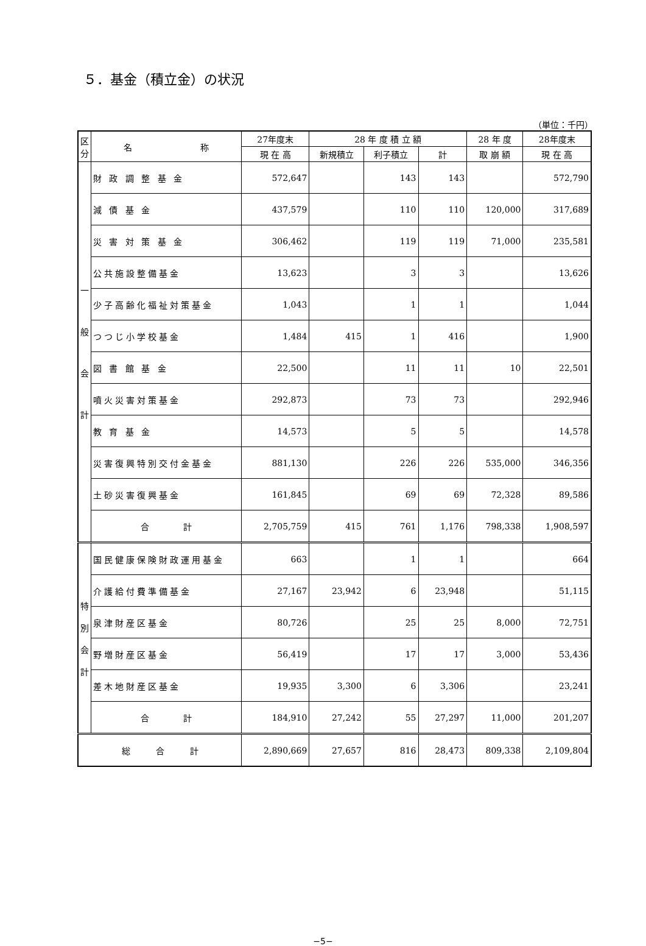５．基金（積立金）の状況
（単位：千円）
| 区 分 | 名 称 | 27年度末 | 28 年 度 積 立 額 | | | 28 年 度 | 28年度末 |
| --- | --- | --- | --- | --- | --- | --- | --- |
| | | 現 在 高 | 新規積立 | 利子積立 | 計 | 取 崩 額 | 現 在 高 |
| 一 般 会 計 | 財 政 調 整 基 金 | 572,647 | | 143 | 143 | | 572,790 |
| | 減 債 基 金 | 437,579 | | 110 | 110 | 120,000 | 317,689 |
| | 災 害 対 策 基 金 | 306,462 | | 119 | 119 | 71,000 | 235,581 |
| | 公共施設整備基金 | 13,623 | | 3 | 3 | | 13,626 |
| | 少子高齢化福祉対策基金 | 1,043 | | 1 | 1 | | 1,044 |
| | つつじ小学校基金 | 1,484 | 415 | 1 | 416 | | 1,900 |
| | 図 書 館 基 金 | 22,500 | | 11 | 11 | 10 | 22,501 |
| | 噴火災害対策基金 | 292,873 | | 73 | 73 | | 292,946 |
| | 教 育 基 金 | 14,573 | | 5 | 5 | | 14,578 |
| | 災害復興特別交付金基金 | 881,130 | | 226 | 226 | 535,000 | 346,356 |
| | 土砂災害復興基金 | 161,845 | | 69 | 69 | 72,328 | 89,586 |
| | 合 計 | 2,705,759 | 415 | 761 | 1,176 | 798,338 | 1,908,597 |
| 特 別 会 計 | 国民健康保険財政運用基金 | 663 | | 1 | 1 | | 664 |
| | 介護給付費準備基金 | 27,167 | 23,942 | 6 | 23,948 | | 51,115 |
| | 泉津財産区基金 | 80,726 | | 25 | 25 | 8,000 | 72,751 |
| | 野増財産区基金 | 56,419 | | 17 | 17 | 3,000 | 53,436 |
| | 差木地財産区基金 | 19,935 | 3,300 | 6 | 3,306 | | 23,241 |
| | 合 計 | 184,910 | 27,242 | 55 | 27,297 | 11,000 | 201,207 |
| 総 合 計 | | 2,890,669 | 27,657 | 816 | 28,473 | 809,338 | 2,109,804 |
−5−